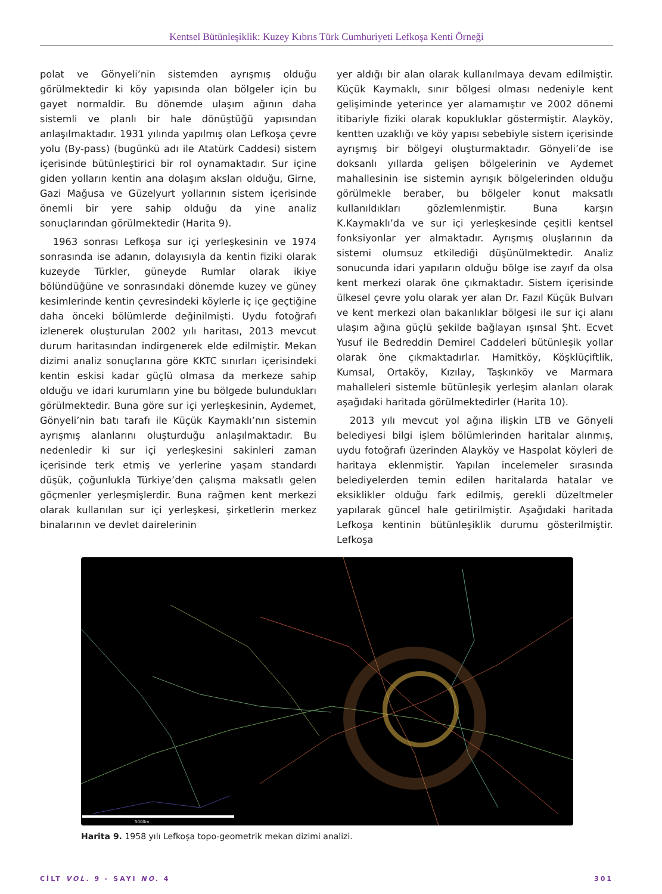Kentsel Bütünleşiklik: Kuzey Kıbrıs Türk Cumhuriyeti Lefkoşa Kenti Örneği
polat ve Gönyeli’nin sistemden ayrışmış olduğu görülmektedir ki köy yapısında olan bölgeler için bu gayet normaldir. Bu dönemde ulaşım ağının daha sistemli ve planlı bir hale dönüştüğü yapısından anlaşılmaktadır. 1931 yılında yapılmış olan Lefkoşa çevre yolu (By-pass) (bugünkü adı ile Atatürk Caddesi) sistem içerisinde bütünleştirici bir rol oynamaktadır. Sur içine giden yolların kentin ana dolaşım aksları olduğu, Girne, Gazi Mağusa ve Güzelyurt yollarının sistem içerisinde önemli bir yere sahip olduğu da yine analiz sonuçlarından görülmektedir (Harita 9).
1963 sonrası Lefkoşa sur içi yerleşkesinin ve 1974 sonrasında ise adanın, dolayısıyla da kentin fiziki olarak kuzeyde Türkler, güneyde Rumlar olarak ikiye bölündüğüne ve sonrasındaki dönemde kuzey ve güney kesimlerinde kentin çevresindeki köylerle iç içe geçtiğine daha önceki bölümlerde değinilmişti. Uydu fotoğrafı izlenerek oluşturulan 2002 yılı haritası, 2013 mevcut durum haritasından indirgenerek elde edilmiştir. Mekan dizimi analiz sonuçlarına göre KKTC sınırları içerisindeki kentin eskisi kadar güçlü olmasa da merkeze sahip olduğu ve idari kurumların yine bu bölgede bulundukları görülmektedir. Buna göre sur içi yerleşkesinin, Aydemet, Gönyeli’nin batı tarafı ile Küçük Kaymaklı’nın sistemin ayrışmış alanlarını oluşturduğu anlaşılmaktadır. Bu nedenledir ki sur içi yerleşkesini sakinleri zaman içerisinde terk etmiş ve yerlerine yaşam standardı düşük, çoğunlukla Türkiye’den çalışma maksatlı gelen göçmenler yerleşmişlerdir. Buna rağmen kent merkezi olarak kullanılan sur içi yerleşkesi, şirketlerin merkez binalarının ve devlet dairelerinin
yer aldığı bir alan olarak kullanılmaya devam edilmiştir. Küçük Kaymaklı, sınır bölgesi olması nedeniyle kent gelişiminde yeterince yer alamamıştır ve 2002 dönemi itibariyle fiziki olarak kopukluklar göstermiştir. Alayköy, kentten uzaklığı ve köy yapısı sebebiyle sistem içerisinde ayrışmış bir bölgeyi oluşturmaktadır. Gönyeli’de ise doksanlı yıllarda gelişen bölgelerinin ve Aydemet mahallesinin ise sistemin ayrışık bölgelerinden olduğu görülmekle beraber, bu bölgeler konut maksatlı kullanıldıkları gözlemlenmiştir. Buna karşın K.Kaymaklı’da ve sur içi yerleşkesinde çeşitli kentsel fonksiyonlar yer almaktadır. Ayrışmış oluşlarının da sistemi olumsuz etkilediği düşünülmektedir. Analiz sonucunda idari yapıların olduğu bölge ise zayıf da olsa kent merkezi olarak öne çıkmaktadır. Sistem içerisinde ülkesel çevre yolu olarak yer alan Dr. Fazıl Küçük Bulvarı ve kent merkezi olan bakanlıklar bölgesi ile sur içi alanı ulaşım ağına güçlü şekilde bağlayan ışınsal Şht. Ecvet Yusuf ile Bedreddin Demirel Caddeleri bütünleşik yollar olarak öne çıkmaktadırlar. Hamitköy, Köşklüçiftlik, Kumsal, Ortaköy, Kızılay, Taşkınköy ve Marmara mahalleleri sistemle bütünleşik yerleşim alanları olarak aşağıdaki haritada görülmektedirler (Harita 10).
2013 yılı mevcut yol ağına ilişkin LTB ve Gönyeli belediyesi bilgi işlem bölümlerinden haritalar alınmış, uydu fotoğrafı üzerinden Alayköy ve Haspolat köyleri de haritaya eklenmiştir. Yapılan incelemeler sırasında belediyelerden temin edilen haritalarda hatalar ve eksiklikler olduğu fark edilmiş, gerekli düzeltmeler yapılarak güncel hale getirilmiştir. Aşağıdaki haritada Lefkoşa kentinin bütünleşiklik durumu gösterilmiştir. Lefkoşa
5000m
Harita 9. 1958 yılı Lefkoşa topo-geometrik mekan dizimi analizi.
CİLT VOL. 9 - SAYI NO. 4 301